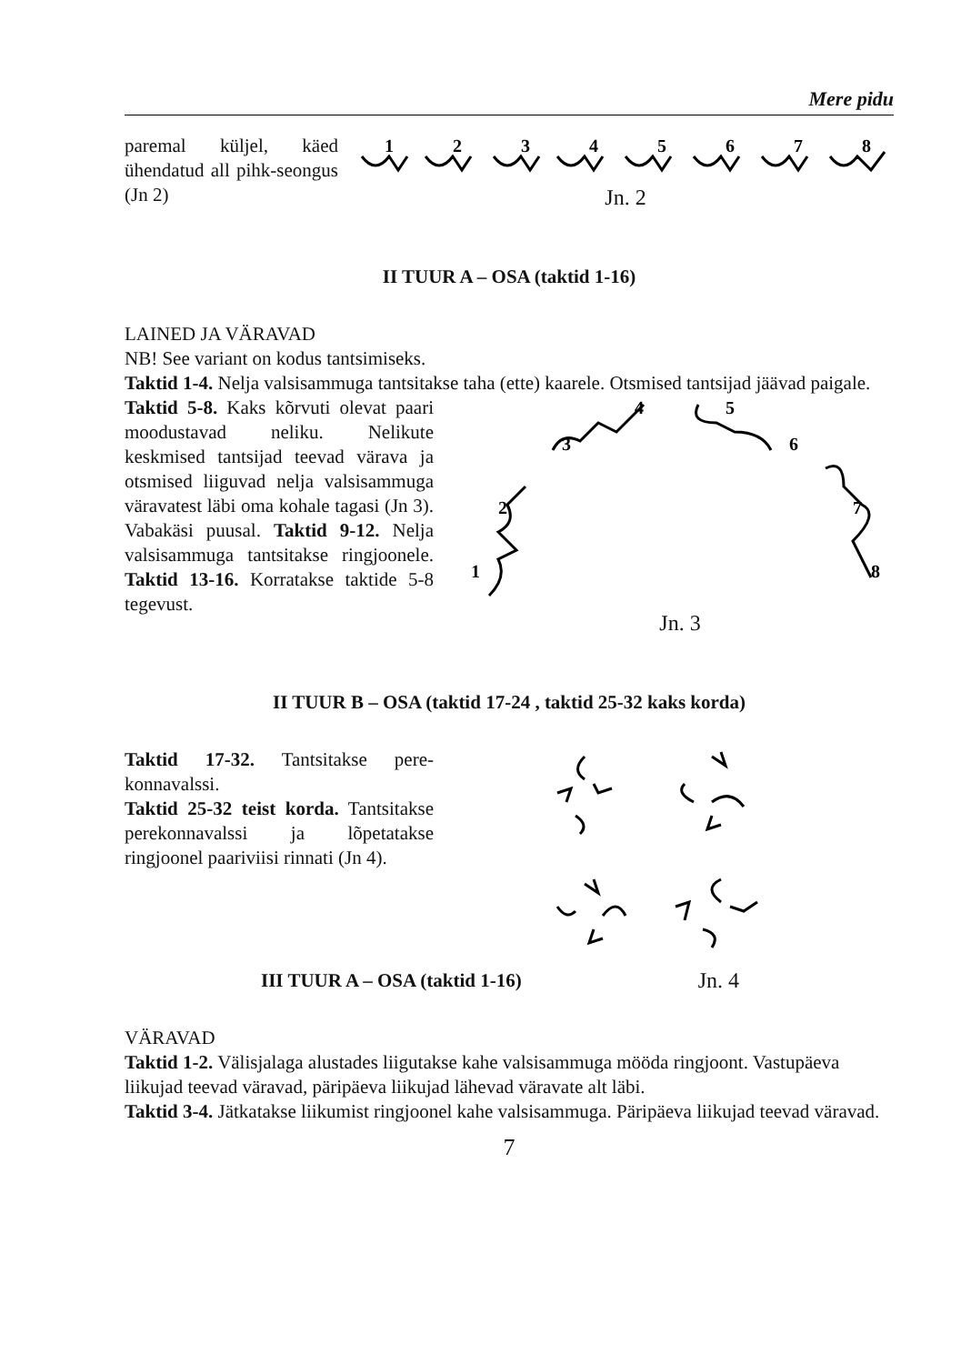Mere pidu
paremal küljel, käed ühendatud all pihk-seongus (Jn 2)
1
2
3
4
5
6
7
8
Jn. 2
II TUUR A – OSA (taktid 1-16)
LAINED JA VÄRAVAD
NB! See variant on kodus tantsimiseks.
Taktid 1-4. Nelja valsisammuga tantsitakse taha (ette) kaarele. Otsmised tantsijad jäävad paigale.
Taktid 5-8. Kaks kõrvuti olevat paari moodustavad neliku. Nelikute keskmised tantsijad teevad värava ja otsmised liiguvad nelja valsisammuga väravatest läbi oma kohale tagasi (Jn 3). Vabakäsi puusal. Taktid 9-12. Nelja valsisammuga tantsitakse ringjoonele. Taktid 13-16. Korratakse taktide 5-8 tegevust.
1
2
3
4
5
6
7
8
Jn. 3
II TUUR B – OSA (taktid 17-24 , taktid 25-32 kaks korda)
Taktid 17-32. Tantsitakse pere-konnavalssi.
Taktid 25-32 teist korda. Tantsitakse perekonnavalssi ja lõpetatakse ringjoonel paariviisi rinnati (Jn 4).
III TUUR A – OSA (taktid 1-16) Jn. 4
VÄRAVAD
Taktid 1-2. Välisjalaga alustades liigutakse kahe valsisammuga mööda ringjoont. Vastupäeva liikujad teevad väravad, päripäeva liikujad lähevad väravate alt läbi.
Taktid 3-4. Jätkatakse liikumist ringjoonel kahe valsisammuga. Päripäeva liikujad teevad väravad.
7